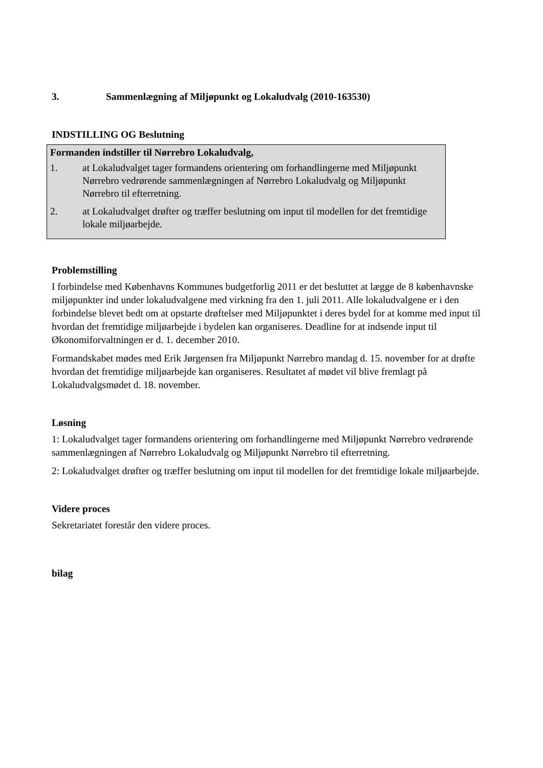3. Sammenlægning af Miljøpunkt og Lokaludvalg (2010-163530)
INDSTILLING OG Beslutning
Formanden indstiller til Nørrebro Lokaludvalg,
1. at Lokaludvalget tager formandens orientering om forhandlingerne med Miljøpunkt Nørrebro vedrørende sammenlægningen af Nørrebro Lokaludvalg og Miljøpunkt Nørrebro til efterretning.
2. at Lokaludvalget drøfter og træffer beslutning om input til modellen for det fremtidige lokale miljøarbejde.
Problemstilling
I forbindelse med Københavns Kommunes budgetforlig 2011 er det besluttet at lægge de 8 københavnske miljøpunkter ind under lokaludvalgene med virkning fra den 1. juli 2011. Alle lokaludvalgene er i den forbindelse blevet bedt om at opstarte drøftelser med Miljøpunktet i deres bydel for at komme med input til hvordan det fremtidige miljøarbejde i bydelen kan organiseres. Deadline for at indsende input til Økonomiforvaltningen er d. 1. december 2010.
Formandskabet mødes med Erik Jørgensen fra Miljøpunkt Nørrebro mandag d. 15. november for at drøfte hvordan det fremtidige miljøarbejde kan organiseres. Resultatet af mødet vil blive fremlagt på Lokaludvalgsmødet d. 18. november.
Løsning
1: Lokaludvalget tager formandens orientering om forhandlingerne med Miljøpunkt Nørrebro vedrørende sammenlægningen af Nørrebro Lokaludvalg og Miljøpunkt Nørrebro til efterretning.
2: Lokaludvalget drøfter og træffer beslutning om input til modellen for det fremtidige lokale miljøarbejde.
Videre proces
Sekretariatet forestår den videre proces.
bilag